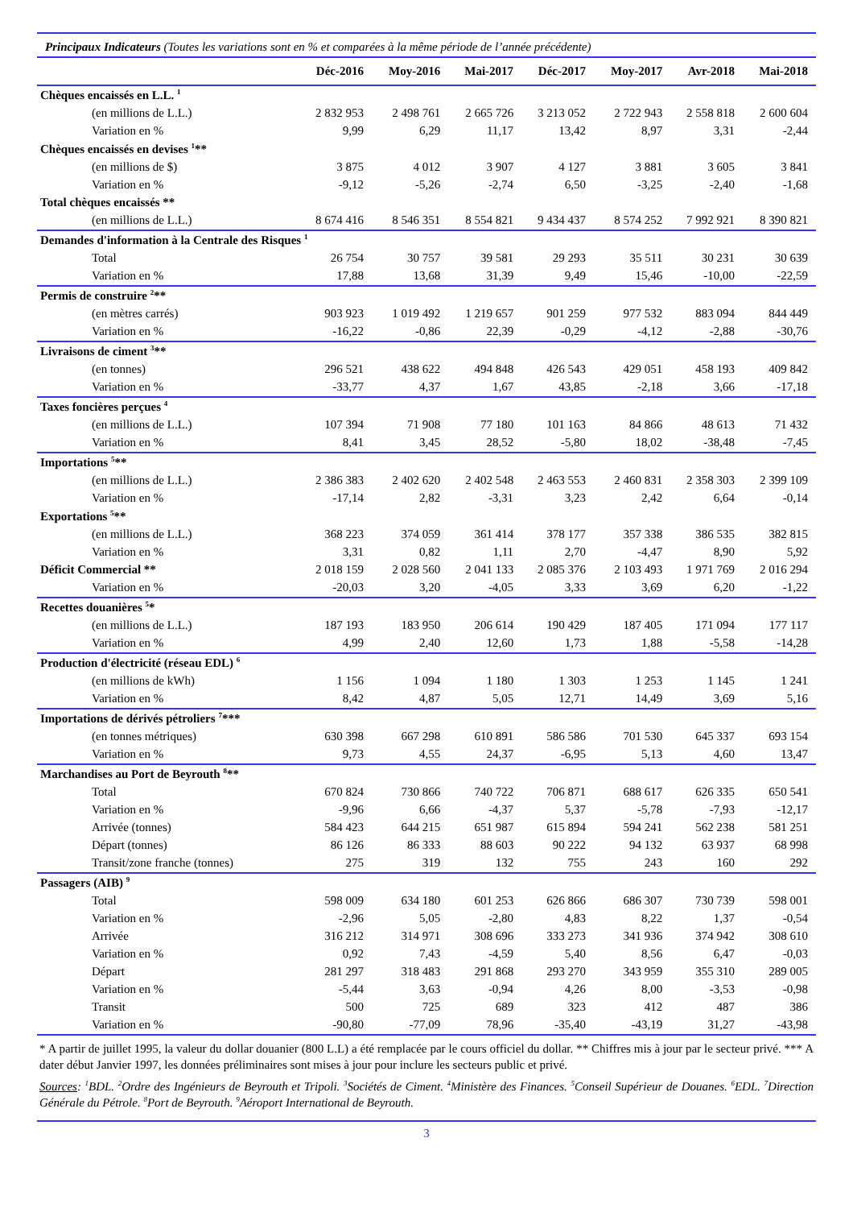Principaux Indicateurs (Toutes les variations sont en % et comparées à la même période de l’année précédente)
| | Déc-2016 | Moy-2016 | Mai-2017 | Déc-2017 | Moy-2017 | Avr-2018 | Mai-2018 |
| --- | --- | --- | --- | --- | --- | --- | --- |
| Chèques encaissés en L.L. <sup>1</sup> | | | | | | | |
| (en millions de L.L.) | 2 832 953 | 2 498 761 | 2 665 726 | 3 213 052 | 2 722 943 | 2 558 818 | 2 600 604 |
| Variation en % | 9,99 | 6,29 | 11,17 | 13,42 | 8,97 | 3,31 | -2,44 |
| Chèques encaissés en devises <sup>1</sup>** | | | | | | | |
| (en millions de $) | 3 875 | 4 012 | 3 907 | 4 127 | 3 881 | 3 605 | 3 841 |
| Variation en % | -9,12 | -5,26 | -2,74 | 6,50 | -3,25 | -2,40 | -1,68 |
| Total chèques encaissés ** | | | | | | | |
| (en millions de L.L.) | 8 674 416 | 8 546 351 | 8 554 821 | 9 434 437 | 8 574 252 | 7 992 921 | 8 390 821 |
| Demandes d'information à la Centrale des Risques <sup>1</sup> | | | | | | | |
| Total | 26 754 | 30 757 | 39 581 | 29 293 | 35 511 | 30 231 | 30 639 |
| Variation en % | 17,88 | 13,68 | 31,39 | 9,49 | 15,46 | -10,00 | -22,59 |
| Permis de construire <sup>2</sup>** | | | | | | | |
| (en mètres carrés) | 903 923 | 1 019 492 | 1 219 657 | 901 259 | 977 532 | 883 094 | 844 449 |
| Variation en % | -16,22 | -0,86 | 22,39 | -0,29 | -4,12 | -2,88 | -30,76 |
| Livraisons de ciment <sup>3</sup>** | | | | | | | |
| (en tonnes) | 296 521 | 438 622 | 494 848 | 426 543 | 429 051 | 458 193 | 409 842 |
| Variation en % | -33,77 | 4,37 | 1,67 | 43,85 | -2,18 | 3,66 | -17,18 |
| Taxes foncières perçues <sup>4</sup> | | | | | | | |
| (en millions de L.L.) | 107 394 | 71 908 | 77 180 | 101 163 | 84 866 | 48 613 | 71 432 |
| Variation en % | 8,41 | 3,45 | 28,52 | -5,80 | 18,02 | -38,48 | -7,45 |
| Importations <sup>5</sup>** | | | | | | | |
| (en millions de L.L.) | 2 386 383 | 2 402 620 | 2 402 548 | 2 463 553 | 2 460 831 | 2 358 303 | 2 399 109 |
| Variation en % | -17,14 | 2,82 | -3,31 | 3,23 | 2,42 | 6,64 | -0,14 |
| Exportations <sup>5</sup>** | | | | | | | |
| (en millions de L.L.) | 368 223 | 374 059 | 361 414 | 378 177 | 357 338 | 386 535 | 382 815 |
| Variation en % | 3,31 | 0,82 | 1,11 | 2,70 | -4,47 | 8,90 | 5,92 |
| Déficit Commercial ** | 2 018 159 | 2 028 560 | 2 041 133 | 2 085 376 | 2 103 493 | 1 971 769 | 2 016 294 |
| Variation en % | -20,03 | 3,20 | -4,05 | 3,33 | 3,69 | 6,20 | -1,22 |
| Recettes douanières <sup>5</sup>* | | | | | | | |
| (en millions de L.L.) | 187 193 | 183 950 | 206 614 | 190 429 | 187 405 | 171 094 | 177 117 |
| Variation en % | 4,99 | 2,40 | 12,60 | 1,73 | 1,88 | -5,58 | -14,28 |
| Production d'électricité (réseau EDL) <sup>6</sup> | | | | | | | |
| (en millions de kWh) | 1 156 | 1 094 | 1 180 | 1 303 | 1 253 | 1 145 | 1 241 |
| Variation en % | 8,42 | 4,87 | 5,05 | 12,71 | 14,49 | 3,69 | 5,16 |
| Importations de dérivés pétroliers <sup>7</sup>*** | | | | | | | |
| (en tonnes métriques) | 630 398 | 667 298 | 610 891 | 586 586 | 701 530 | 645 337 | 693 154 |
| Variation en % | 9,73 | 4,55 | 24,37 | -6,95 | 5,13 | 4,60 | 13,47 |
| Marchandises au Port de Beyrouth <sup>8</sup>** | | | | | | | |
| Total | 670 824 | 730 866 | 740 722 | 706 871 | 688 617 | 626 335 | 650 541 |
| Variation en % | -9,96 | 6,66 | -4,37 | 5,37 | -5,78 | -7,93 | -12,17 |
| Arrivée (tonnes) | 584 423 | 644 215 | 651 987 | 615 894 | 594 241 | 562 238 | 581 251 |
| Départ (tonnes) | 86 126 | 86 333 | 88 603 | 90 222 | 94 132 | 63 937 | 68 998 |
| Transit/zone franche (tonnes) | 275 | 319 | 132 | 755 | 243 | 160 | 292 |
| Passagers (AIB) <sup>9</sup> | | | | | | | |
| Total | 598 009 | 634 180 | 601 253 | 626 866 | 686 307 | 730 739 | 598 001 |
| Variation en % | -2,96 | 5,05 | -2,80 | 4,83 | 8,22 | 1,37 | -0,54 |
| Arrivée | 316 212 | 314 971 | 308 696 | 333 273 | 341 936 | 374 942 | 308 610 |
| Variation en % | 0,92 | 7,43 | -4,59 | 5,40 | 8,56 | 6,47 | -0,03 |
| Départ | 281 297 | 318 483 | 291 868 | 293 270 | 343 959 | 355 310 | 289 005 |
| Variation en % | -5,44 | 3,63 | -0,94 | 4,26 | 8,00 | -3,53 | -0,98 |
| Transit | 500 | 725 | 689 | 323 | 412 | 487 | 386 |
| Variation en % | -90,80 | -77,09 | 78,96 | -35,40 | -43,19 | 31,27 | -43,98 |
* A partir de juillet 1995, la valeur du dollar douanier (800 L.L) a été remplacée par le cours officiel du dollar. ** Chiffres mis à jour par le secteur privé. *** A dater début Janvier 1997, les données préliminaires sont mises à jour pour inclure les secteurs public et privé.
Sources: <sup>1</sup>BDL. <sup>2</sup>Ordre des Ingénieurs de Beyrouth et Tripoli. <sup>3</sup>Sociétés de Ciment. <sup>4</sup>Ministère des Finances. <sup>5</sup>Conseil Supérieur de Douanes. <sup>6</sup>EDL. <sup>7</sup>Direction Générale du Pétrole. <sup>8</sup>Port de Beyrouth. <sup>9</sup>Aéroport International de Beyrouth.
3